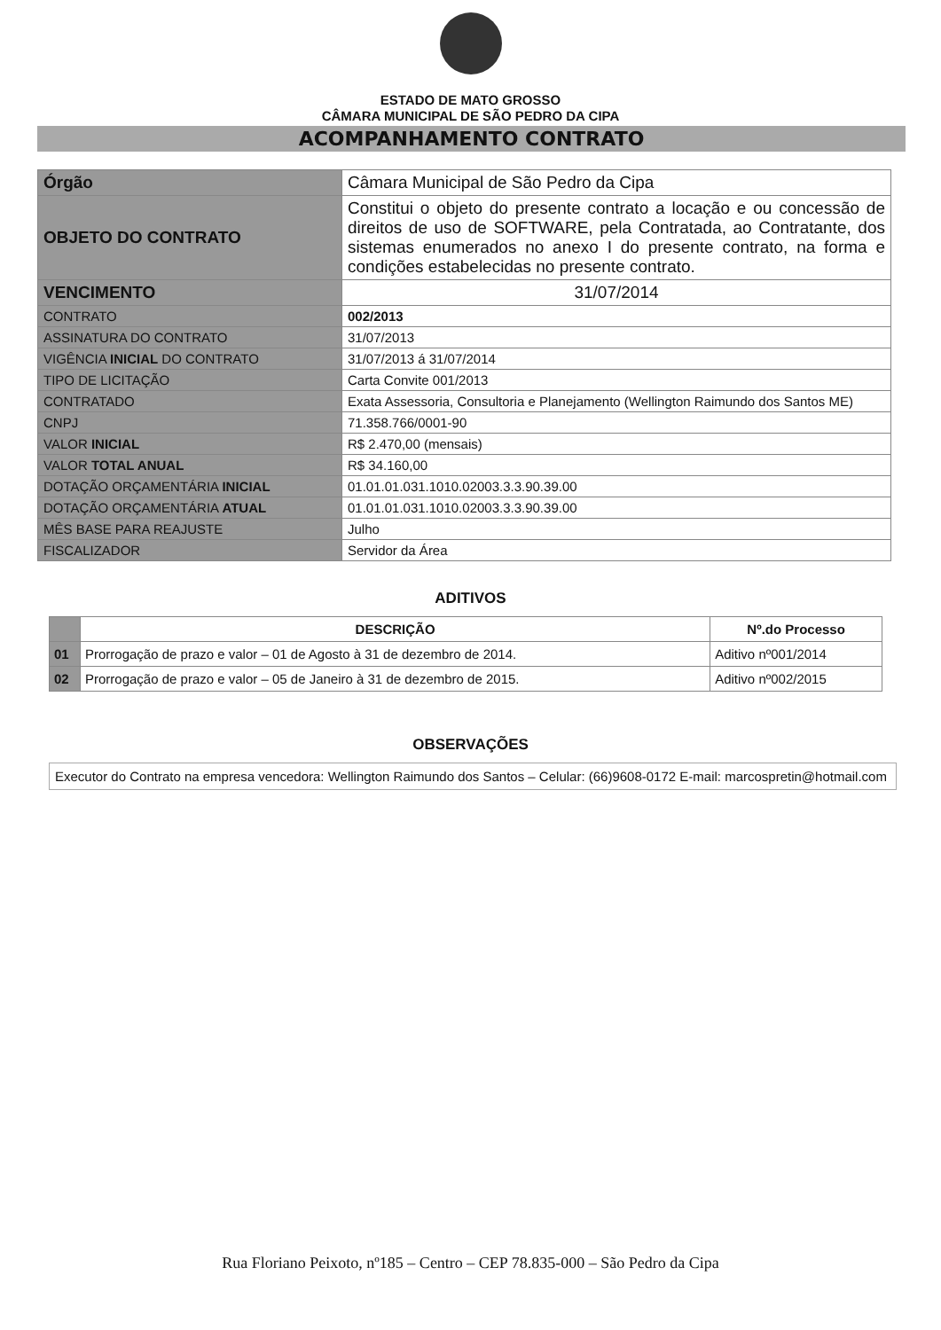ESTADO DE MATO GROSSO
CÂMARA MUNICIPAL DE SÃO PEDRO DA CIPA
ACOMPANHAMENTO CONTRATO
| Órgão | Câmara Municipal de São Pedro da Cipa |
| OBJETO DO CONTRATO | Constitui o objeto do presente contrato a locação e ou concessão de direitos de uso de SOFTWARE, pela Contratada, ao Contratante, dos sistemas enumerados no anexo I do presente contrato, na forma e condições estabelecidas no presente contrato. |
| VENCIMENTO | 31/07/2014 |
| CONTRATO | 002/2013 |
| ASSINATURA DO CONTRATO | 31/07/2013 |
| VIGÊNCIA INICIAL DO CONTRATO | 31/07/2013 á 31/07/2014 |
| TIPO DE LICITAÇÃO | Carta Convite 001/2013 |
| CONTRATADO | Exata Assessoria, Consultoria e Planejamento (Wellington Raimundo dos Santos ME) |
| CNPJ | 71.358.766/0001-90 |
| VALOR INICIAL | R$ 2.470,00 (mensais) |
| VALOR TOTAL ANUAL | R$ 34.160,00 |
| DOTAÇÃO ORÇAMENTÁRIA INICIAL | 01.01.01.031.1010.02003.3.3.90.39.00 |
| DOTAÇÃO ORÇAMENTÁRIA ATUAL | 01.01.01.031.1010.02003.3.3.90.39.00 |
| MÊS BASE PARA REAJUSTE | Julho |
| FISCALIZADOR | Servidor da Área |
ADITIVOS
| | DESCRIÇÃO | Nº.do Processo |
| --- | --- | --- |
| 01 | Prorrogação de prazo e valor – 01 de Agosto à 31 de dezembro de 2014. | Aditivo nº001/2014 |
| 02 | Prorrogação de prazo e valor – 05 de Janeiro à 31 de dezembro de 2015. | Aditivo nº002/2015 |
OBSERVAÇÕES
Executor do Contrato na empresa vencedora: Wellington Raimundo dos Santos – Celular: (66)9608-0172 E-mail: marcospretin@hotmail.com
Rua Floriano Peixoto, nº185 – Centro – CEP 78.835-000 – São Pedro da Cipa